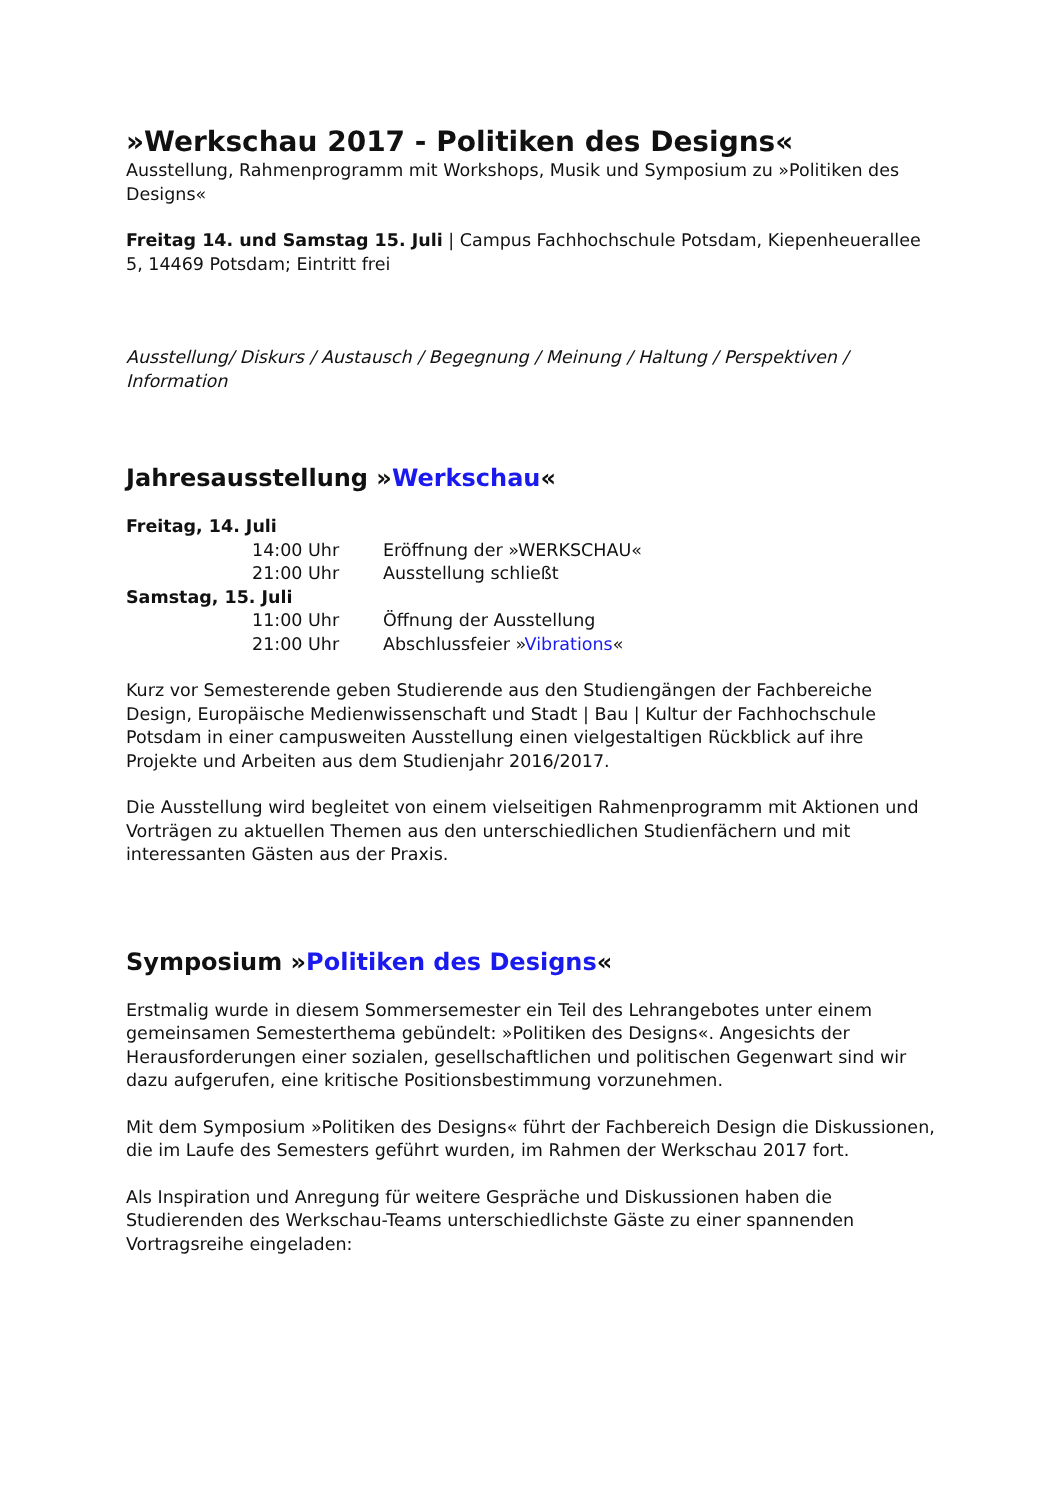»Werkschau 2017 - Politiken des Designs«
Ausstellung, Rahmenprogramm mit Workshops, Musik und Symposium zu »Politiken des Designs«
Freitag 14. und Samstag 15. Juli | Campus Fachhochschule Potsdam, Kiepenheuerallee 5, 14469 Potsdam; Eintritt frei
Ausstellung/ Diskurs / Austausch / Begegnung / Meinung / Haltung / Perspektiven / Information
Jahresausstellung »Werkschau«
| Freitag, 14. Juli | | |
| | 14:00 Uhr | Eröffnung der »WERKSCHAU« |
| | 21:00 Uhr | Ausstellung schließt |
| Samstag, 15. Juli | | |
| | 11:00 Uhr | Öffnung der Ausstellung |
| | 21:00 Uhr | Abschlussfeier » Vibrations « |
Kurz vor Semesterende geben Studierende aus den Studiengängen der Fachbereiche Design, Europäische Medienwissenschaft und Stadt | Bau | Kultur der Fachhochschule Potsdam in einer campusweiten Ausstellung einen vielgestaltigen Rückblick auf ihre Projekte und Arbeiten aus dem Studienjahr 2016/2017.
Die Ausstellung wird begleitet von einem vielseitigen Rahmenprogramm mit Aktionen und Vorträgen zu aktuellen Themen aus den unterschiedlichen Studienfächern und mit interessanten Gästen aus der Praxis.
Symposium »Politiken des Designs«
Erstmalig wurde in diesem Sommersemester ein Teil des Lehrangebotes unter einem gemeinsamen Semesterthema gebündelt: »Politiken des Designs«. Angesichts der Herausforderungen einer sozialen, gesellschaftlichen und politischen Gegenwart sind wir dazu aufgerufen, eine kritische Positionsbestimmung vorzunehmen.
Mit dem Symposium »Politiken des Designs« führt der Fachbereich Design die Diskussionen, die im Laufe des Semesters geführt wurden, im Rahmen der Werkschau 2017 fort.
Als Inspiration und Anregung für weitere Gespräche und Diskussionen haben die Studierenden des Werkschau-Teams unterschiedlichste Gäste zu einer spannenden Vortragsreihe eingeladen: